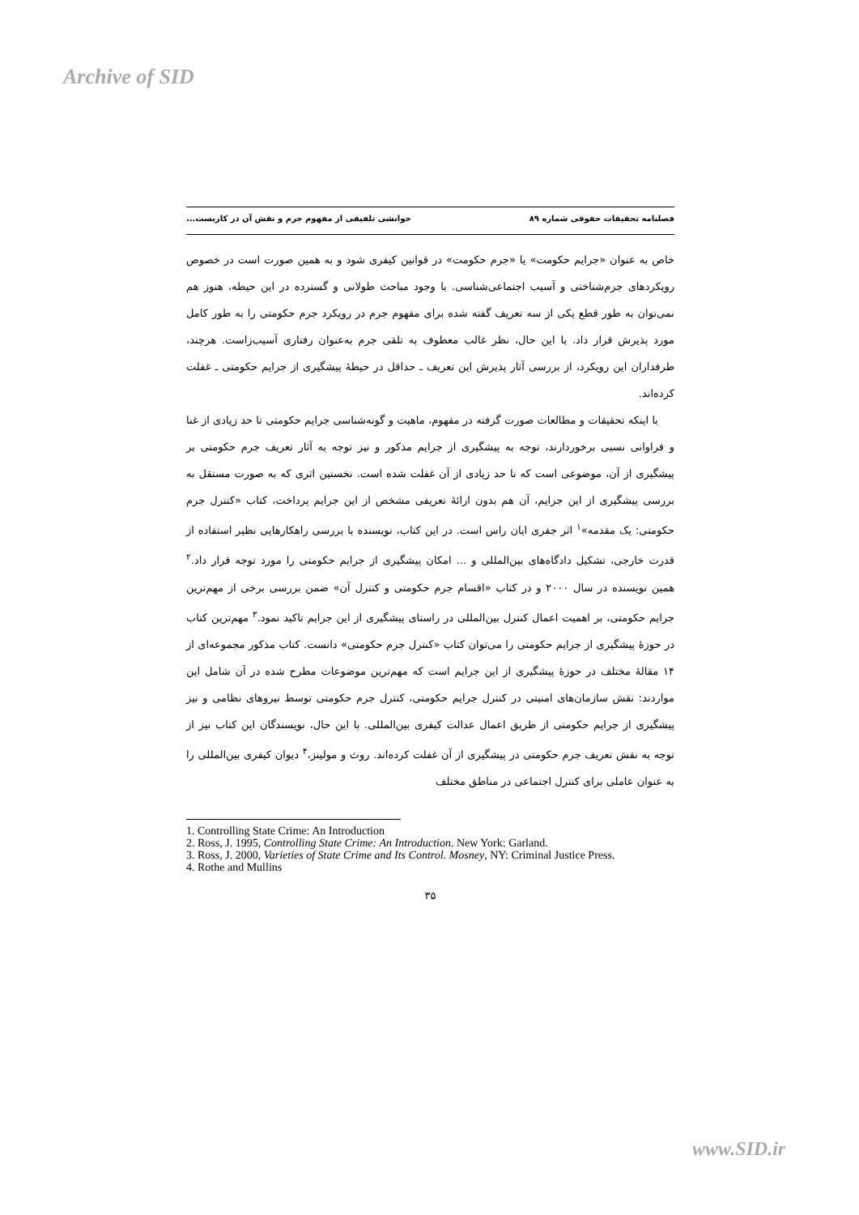Archive of SID
فصلنامه تحقیقات حقوقی شماره ۸۹ خوانشی تلفیقی از مفهوم جرم و نقش آن در کاربست...
خاص به عنوان «جرایم حکومت» یا «جرم حکومت» در قوانین کیفری شود و به همین صورت است در خصوص رویکردهای جرم‌شناختی و آسیب اجتماعی‌شناسی. با وجود مباحث طولانی و گسترده در این حیطه، هنوز هم نمی‌توان به طور قطع یکی از سه تعریف گفته شده برای مفهوم جرم در رویکرد جرم حکومتی را به طور کامل مورد پذیرش قرار داد. با این حال، نظر غالب معطوف به تلقی جرم به‌عنوان رفتاری آسیب‌زاست. هرچند، طرفداران این رویکرد، از بررسی آثار پذیرش این تعریف ـ حداقل در حیطهٔ پیشگیری از جرایم حکومتی ـ غفلت کرده‌اند.
با اینکه تحقیقات و مطالعات صورت گرفته در مفهوم، ماهیت و گونه‌شناسی جرایم حکومتی تا حد زیادی از غنا و فراوانی نسبی برخوردارند، توجه به پیشگیری از جرایم مذکور و نیز توجه به آثار تعریف جرم حکومتی بر پیشگیری از آن، موضوعی است که تا حد زیادی از آن غفلت شده است. نخستین اثری که به صورت مستقل به بررسی پیشگیری از این جرایم، آن هم بدون ارائهٔ تعریفی مشخص از این جرایم پرداخت، کتاب «کنترل جرم حکومتی: یک مقدمه»<sup>۱</sup> اثر جفری ایان راس است. در این کتاب، نویسنده با بررسی راهکارهایی نظیر استفاده از قدرت خارجی، تشکیل دادگاه‌های بین‌المللی و ... امکان پیشگیری از جرایم حکومتی را مورد توجه قرار داد.<sup>۲</sup> همین نویسنده در سال ۲۰۰۰ و در کتاب «اقسام جرم حکومتی و کنترل آن» ضمن بررسی برخی از مهم‌ترین جرایم حکومتی، بر اهمیت اعمال کنترل بین‌المللی در راستای پیشگیری از این جرایم تاکید نمود.<sup>۳</sup> مهم‌ترین کتاب در حوزهٔ پیشگیری از جرایم حکومتی را می‌توان کتاب «کنترل جرم حکومتی» دانست. کتاب مذکور مجموعه‌ای از ۱۴ مقالهٔ مختلف در حوزهٔ پیشگیری از این جرایم است که مهم‌ترین موضوعات مطرح شده در آن شامل این مواردند: نقش سازمان‌های امنیتی در کنترل جرایم حکومتی، کنترل جرم حکومتی توسط نیروهای نظامی و نیز پیشگیری از جرایم حکومتی از طریق اعمال عدالت کیفری بین‌المللی. با این حال، نویسندگان این کتاب نیز از توجه به نقش تعریف جرم حکومتی در پیشگیری از آن غفلت کرده‌اند. روث و مولینز،<sup>۴</sup> دیوان کیفری بین‌المللی را به عنوان عاملی برای کنترل اجتماعی در مناطق مختلف
1. Controlling State Crime: An Introduction
2. Ross, J. 1995, Controlling State Crime: An Introduction. New York: Garland.
3. Ross, J. 2000, Varieties of State Crime and Its Control. Mosney, NY: Criminal Justice Press.
4. Rothe and Mullins
۳۵
www.SID.ir